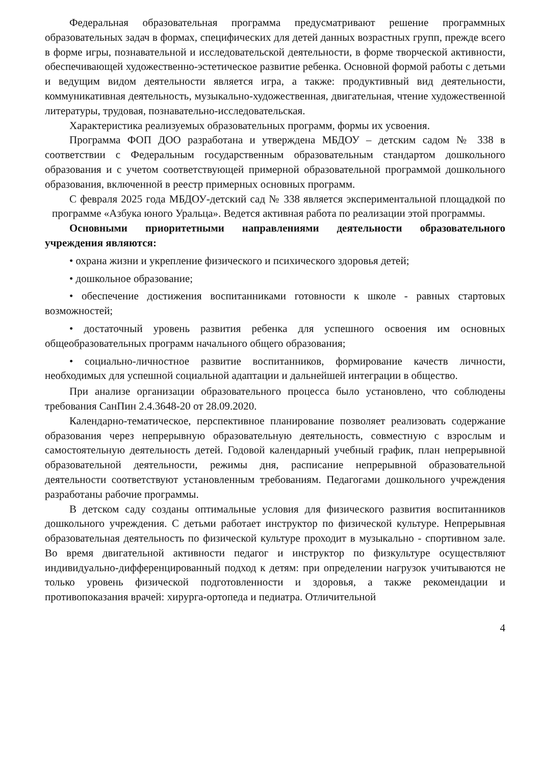Федеральная образовательная программа предусматривают решение программных образовательных задач в формах, специфических для детей данных возрастных групп, прежде всего в форме игры, познавательной и исследовательской деятельности, в форме творческой активности, обеспечивающей художественно-эстетическое развитие ребенка. Основной формой работы с детьми и ведущим видом деятельности является игра, а также: продуктивный вид деятельности, коммуникативная деятельность, музыкально-художественная, двигательная, чтение художественной литературы, трудовая, познавательно-исследовательская.
Характеристика реализуемых образовательных программ, формы их усвоения.
Программа ФОП ДОО разработана и утверждена МБДОУ – детским садом № 338 в соответствии с Федеральным государственным образовательным стандартом дошкольного образования и с учетом соответствующей примерной образовательной программой дошкольного образования, включенной в реестр примерных основных программ.
С февраля 2025 года МБДОУ-детский сад № 338 является экспериментальной площадкой по программе «Азбука юного Уральца». Ведется активная работа по реализации этой программы.
Основными приоритетными направлениями деятельности образовательного учреждения являются:
• охрана жизни и укрепление физического и психического здоровья детей;
• дошкольное образование;
• обеспечение достижения воспитанниками готовности к школе - равных стартовых возможностей;
• достаточный уровень развития ребенка для успешного освоения им основных общеобразовательных программ начального общего образования;
• социально-личностное развитие воспитанников, формирование качеств личности, необходимых для успешной социальной адаптации и дальнейшей интеграции в общество.
При анализе организации образовательного процесса было установлено, что соблюдены требования СанПин 2.4.3648-20 от 28.09.2020.
Календарно-тематическое, перспективное планирование позволяет реализовать содержание образования через непрерывную образовательную деятельность, совместную с взрослым и самостоятельную деятельность детей. Годовой календарный учебный график, план непрерывной образовательной деятельности, режимы дня, расписание непрерывной образовательной деятельности соответствуют установленным требованиям. Педагогами дошкольного учреждения разработаны рабочие программы.
В детском саду созданы оптимальные условия для физического развития воспитанников дошкольного учреждения. С детьми работает инструктор по физической культуре. Непрерывная образовательная деятельность по физической культуре проходит в музыкально - спортивном зале. Во время двигательной активности педагог и инструктор по физкультуре осуществляют индивидуально-дифференцированный подход к детям: при определении нагрузок учитываются не только уровень физической подготовленности и здоровья, а также рекомендации и противопоказания врачей: хирурга-ортопеда и педиатра. Отличительной
4